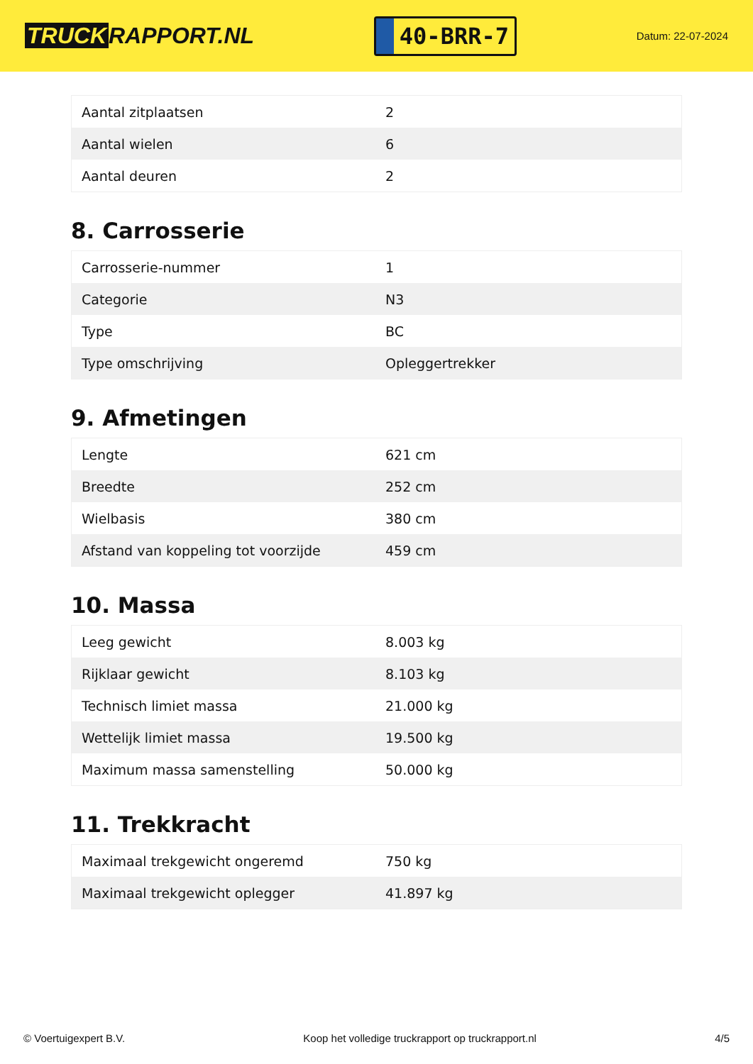TRUCK RAPPORT.NL
40-BRR-7
Datum: 22-07-2024
| Aantal zitplaatsen | 2 |
| Aantal wielen | 6 |
| Aantal deuren | 2 |
8. Carrosserie
| Carrosserie-nummer | 1 |
| Categorie | N3 |
| Type | BC |
| Type omschrijving | Opleggertrekker |
9. Afmetingen
| Lengte | 621 cm |
| Breedte | 252 cm |
| Wielbasis | 380 cm |
| Afstand van koppeling tot voorzijde | 459 cm |
10. Massa
| Leeg gewicht | 8.003 kg |
| Rijklaar gewicht | 8.103 kg |
| Technisch limiet massa | 21.000 kg |
| Wettelijk limiet massa | 19.500 kg |
| Maximum massa samenstelling | 50.000 kg |
11. Trekkracht
| Maximaal trekgewicht ongeremd | 750 kg |
| Maximaal trekgewicht oplegger | 41.897 kg |
© Voertuigexpert B.V. Koop het volledige truckrapport op truckrapport.nl 4/5